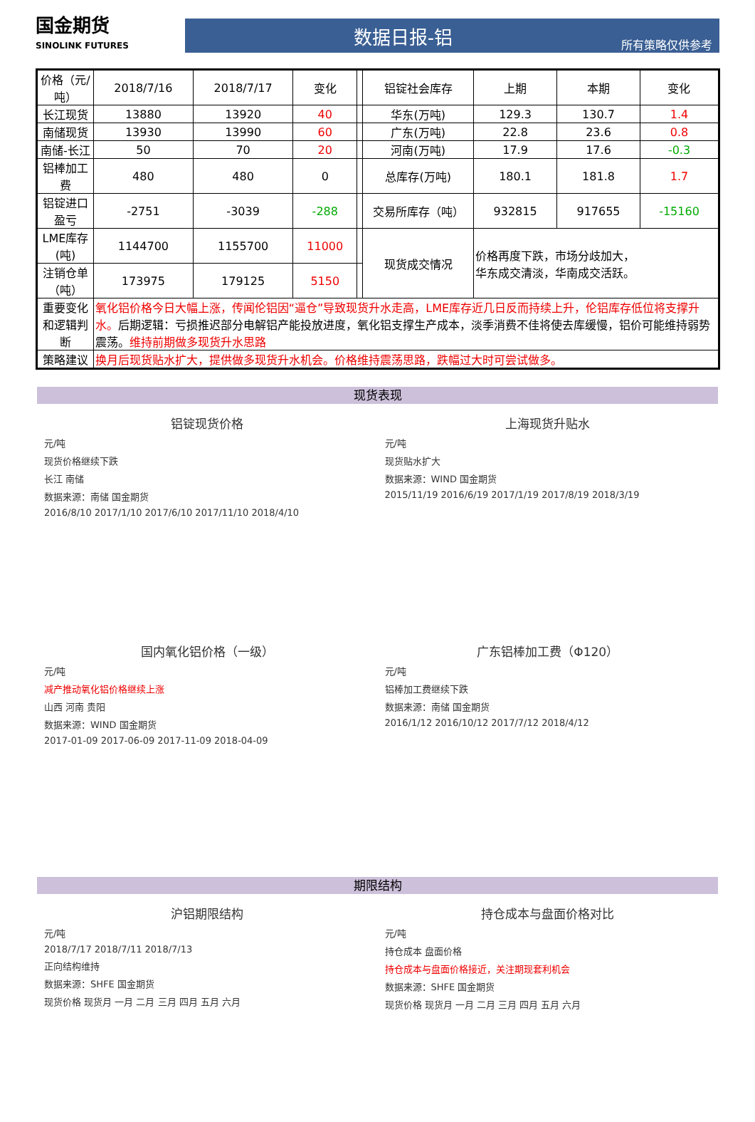国金期货
SINOLINK FUTURES
数据日报-铝
所有策略仅供参考
| 价格（元/吨） | 2018/7/16 | 2018/7/17 | 变化 | | 铝锭社会库存 | 上期 | 本期 | 变化 |
| 长江现货 | 13880 | 13920 | 40 | | 华东(万吨) | 129.3 | 130.7 | 1.4 |
| 南储现货 | 13930 | 13990 | 60 | | 广东(万吨) | 22.8 | 23.6 | 0.8 |
| 南储-长江 | 50 | 70 | 20 | | 河南(万吨) | 17.9 | 17.6 | -0.3 |
| 铝棒加工费 | 480 | 480 | 0 | | 总库存(万吨) | 180.1 | 181.8 | 1.7 |
| 铝锭进口盈亏 | -2751 | -3039 | -288 | | 交易所库存（吨） | 932815 | 917655 | -15160 |
| LME库存(吨) | 1144700 | 1155700 | 11000 | | 现货成交情况 | 价格再度下跌，市场分歧加大， 华东成交清淡，华南成交活跃。 | | |
| 注销仓单（吨） | 173975 | 179125 | 5150 | | | | | |
| 重要变化和逻辑判断 | 氧化铝价格今日大幅上涨，传闻伦铝因“逼仓”导致现货升水走高，LME库存近几日反而持续上升，伦铝库存低位将支撑升水。 后期逻辑：亏损推迟部分电解铝产能投放进度，氧化铝支撑生产成本，淡季消费不佳将使去库缓慢，铝价可能维持弱势震荡。 维持前期做多现货升水思路 | | | | | | | |
| 策略建议 | 换月后现货贴水扩大，提供做多现货升水机会。价格维持震荡思路，跌幅过大时可尝试做多。 | | | | | | | |
现货表现
铝锭现货价格
元/吨
现货价格继续下跌
长江 南储
数据来源：南储 国金期货
2016/8/10 2017/1/10 2017/6/10 2017/11/10 2018/4/10
上海现货升贴水
元/吨
现货贴水扩大
数据来源：WIND 国金期货
2015/11/19 2016/6/19 2017/1/19 2017/8/19 2018/3/19
国内氧化铝价格（一级）
元/吨
减产推动氧化铝价格继续上涨
山西 河南 贵阳
数据来源：WIND 国金期货
2017-01-09 2017-06-09 2017-11-09 2018-04-09
广东铝棒加工费（Φ120）
元/吨
铝棒加工费继续下跌
数据来源：南储 国金期货
2016/1/12 2016/10/12 2017/7/12 2018/4/12
期限结构
沪铝期限结构
元/吨
2018/7/17 2018/7/11 2018/7/13
正向结构维持
数据来源：SHFE 国金期货
现货价格 现货月 一月 二月 三月 四月 五月 六月
持仓成本与盘面价格对比
元/吨
持仓成本 盘面价格
持仓成本与盘面价格接近，关注期现套利机会
数据来源：SHFE 国金期货
现货价格 现货月 一月 二月 三月 四月 五月 六月